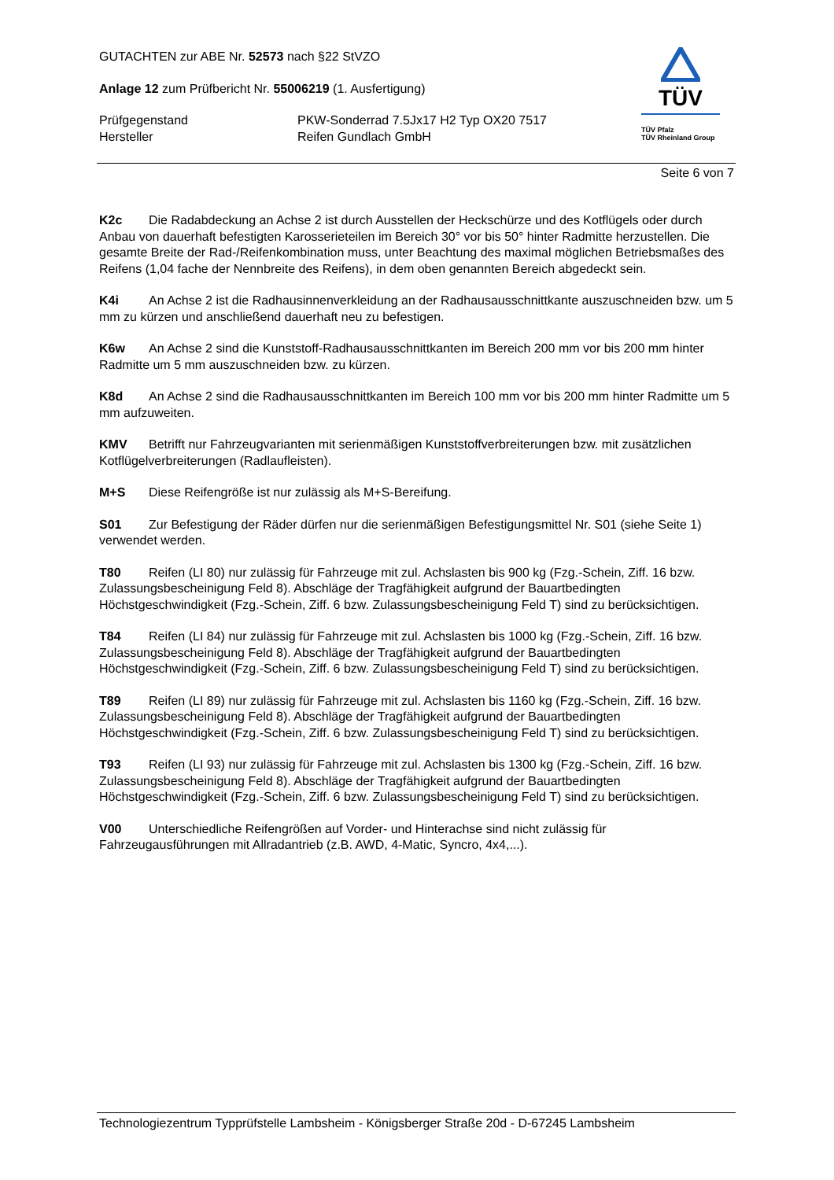GUTACHTEN zur ABE Nr. 52573 nach §22 StVZO
Anlage 12 zum Prüfbericht Nr. 55006219 (1. Ausfertigung)
Prüfgegenstand PKW-Sonderrad 7.5Jx17 H2 Typ OX20 7517
Hersteller Reifen Gundlach GmbH
TÜV
TÜV Pfalz
TÜV Rheinland Group
Seite 6 von 7
K2c Die Radabdeckung an Achse 2 ist durch Ausstellen der Heckschürze und des Kotflügels oder durch Anbau von dauerhaft befestigten Karosserieteilen im Bereich 30° vor bis 50° hinter Radmitte herzustellen. Die gesamte Breite der Rad-/Reifenkombination muss, unter Beachtung des maximal möglichen Betriebsmaßes des Reifens (1,04 fache der Nennbreite des Reifens), in dem oben genannten Bereich abgedeckt sein.
K4i An Achse 2 ist die Radhausinnenverkleidung an der Radhausausschnittkante auszuschneiden bzw. um 5 mm zu kürzen und anschließend dauerhaft neu zu befestigen.
K6w An Achse 2 sind die Kunststoff-Radhausausschnittkanten im Bereich 200 mm vor bis 200 mm hinter Radmitte um 5 mm auszuschneiden bzw. zu kürzen.
K8d An Achse 2 sind die Radhausausschnittkanten im Bereich 100 mm vor bis 200 mm hinter Radmitte um 5 mm aufzuweiten.
KMV Betrifft nur Fahrzeugvarianten mit serienmäßigen Kunststoffverbreiterungen bzw. mit zusätzlichen Kotflügelverbreiterungen (Radlaufleisten).
M+S Diese Reifengröße ist nur zulässig als M+S-Bereifung.
S01 Zur Befestigung der Räder dürfen nur die serienmäßigen Befestigungsmittel Nr. S01 (siehe Seite 1) verwendet werden.
T80 Reifen (LI 80) nur zulässig für Fahrzeuge mit zul. Achslasten bis 900 kg (Fzg.-Schein, Ziff. 16 bzw. Zulassungsbescheinigung Feld 8). Abschläge der Tragfähigkeit aufgrund der Bauartbedingten Höchstgeschwindigkeit (Fzg.-Schein, Ziff. 6 bzw. Zulassungsbescheinigung Feld T) sind zu berücksichtigen.
T84 Reifen (LI 84) nur zulässig für Fahrzeuge mit zul. Achslasten bis 1000 kg (Fzg.-Schein, Ziff. 16 bzw. Zulassungsbescheinigung Feld 8). Abschläge der Tragfähigkeit aufgrund der Bauartbedingten Höchstgeschwindigkeit (Fzg.-Schein, Ziff. 6 bzw. Zulassungsbescheinigung Feld T) sind zu berücksichtigen.
T89 Reifen (LI 89) nur zulässig für Fahrzeuge mit zul. Achslasten bis 1160 kg (Fzg.-Schein, Ziff. 16 bzw. Zulassungsbescheinigung Feld 8). Abschläge der Tragfähigkeit aufgrund der Bauartbedingten Höchstgeschwindigkeit (Fzg.-Schein, Ziff. 6 bzw. Zulassungsbescheinigung Feld T) sind zu berücksichtigen.
T93 Reifen (LI 93) nur zulässig für Fahrzeuge mit zul. Achslasten bis 1300 kg (Fzg.-Schein, Ziff. 16 bzw. Zulassungsbescheinigung Feld 8). Abschläge der Tragfähigkeit aufgrund der Bauartbedingten Höchstgeschwindigkeit (Fzg.-Schein, Ziff. 6 bzw. Zulassungsbescheinigung Feld T) sind zu berücksichtigen.
V00 Unterschiedliche Reifengrößen auf Vorder- und Hinterachse sind nicht zulässig für Fahrzeugausführungen mit Allradantrieb (z.B. AWD, 4-Matic, Syncro, 4x4,...).
Technologiezentrum Typprüfstelle Lambsheim - Königsberger Straße 20d - D-67245 Lambsheim